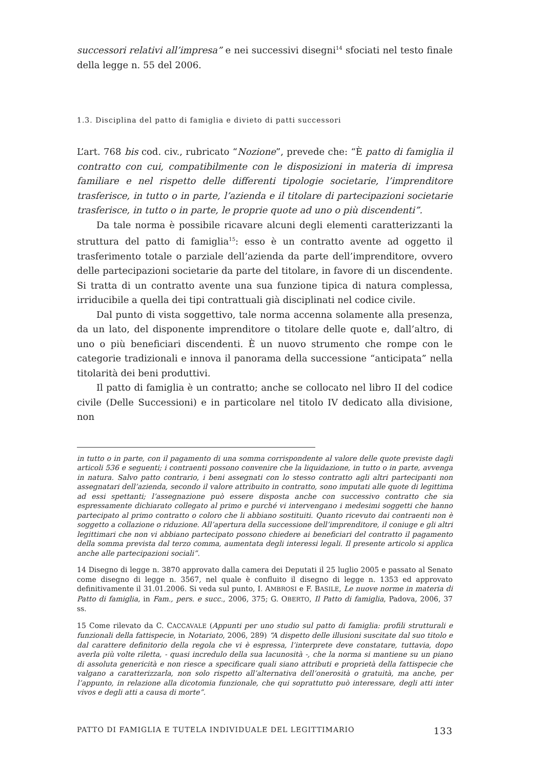successori relativi all’impresa” e nei successivi disegni<sup>14</sup> sfociati nel testo finale della legge n. 55 del 2006.
1.3. Disciplina del patto di famiglia e divieto di patti successori
L’art. 768 bis cod. civ., rubricato “Nozione”, prevede che: “È patto di famiglia il contratto con cui, compatibilmente con le disposizioni in materia di impresa familiare e nel rispetto delle differenti tipologie societarie, l’imprenditore trasferisce, in tutto o in parte, l’azienda e il titolare di partecipazioni societarie trasferisce, in tutto o in parte, le proprie quote ad uno o più discendenti”.
Da tale norma è possibile ricavare alcuni degli elementi caratterizzanti la struttura del patto di famiglia<sup>15</sup>: esso è un contratto avente ad oggetto il trasferimento totale o parziale dell’azienda da parte dell’imprenditore, ovvero delle partecipazioni societarie da parte del titolare, in favore di un discendente. Si tratta di un contratto avente una sua funzione tipica di natura complessa, irriducibile a quella dei tipi contrattuali già disciplinati nel codice civile.
Dal punto di vista soggettivo, tale norma accenna solamente alla presenza, da un lato, del disponente imprenditore o titolare delle quote e, dall’altro, di uno o più beneficiari discendenti. È un nuovo strumento che rompe con le categorie tradizionali e innova il panorama della successione “anticipata” nella titolarità dei beni produttivi.
Il patto di famiglia è un contratto; anche se collocato nel libro II del codice civile (Delle Successioni) e in particolare nel titolo IV dedicato alla divisione, non
in tutto o in parte, con il pagamento di una somma corrispondente al valore delle quote previste dagli articoli 536 e seguenti; i contraenti possono convenire che la liquidazione, in tutto o in parte, avvenga in natura. Salvo patto contrario, i beni assegnati con lo stesso contratto agli altri partecipanti non assegnatari dell’azienda, secondo il valore attribuito in contratto, sono imputati alle quote di legittima ad essi spettanti; l’assegnazione può essere disposta anche con successivo contratto che sia espressamente dichiarato collegato al primo e purché vi intervengano i medesimi soggetti che hanno partecipato al primo contratto o coloro che li abbiano sostituiti. Quanto ricevuto dai contraenti non è soggetto a collazione o riduzione. All’apertura della successione dell’imprenditore, il coniuge e gli altri legittimari che non vi abbiano partecipato possono chiedere ai beneficiari del contratto il pagamento della somma prevista dal terzo comma, aumentata degli interessi legali. Il presente articolo si applica anche alle partecipazioni sociali”.
14 Disegno di legge n. 3870 approvato dalla camera dei Deputati il 25 luglio 2005 e passato al Senato come disegno di legge n. 3567, nel quale è confluito il disegno di legge n. 1353 ed approvato definitivamente il 31.01.2006. Si veda sul punto, I. AMBROSI e F. BASILE, Le nuove norme in materia di Patto di famiglia, in Fam., pers. e succ., 2006, 375; G. OBERTO, Il Patto di famiglia, Padova, 2006, 37 ss.
15 Come rilevato da C. CACCAVALE (Appunti per uno studio sul patto di famiglia: profili strutturali e funzionali della fattispecie, in Notariato, 2006, 289) “A dispetto delle illusioni suscitate dal suo titolo e dal carattere definitorio della regola che vi è espressa, l’interprete deve constatare, tuttavia, dopo averla più volte riletta, - quasi incredulo della sua lacunosità -, che la norma si mantiene su un piano di assoluta genericità e non riesce a specificare quali siano attributi e proprietà della fattispecie che valgano a caratterizzarla, non solo rispetto all’alternativa dell’onerosità o gratuità, ma anche, per l’appunto, in relazione alla dicotomia funzionale, che qui soprattutto può interessare, degli atti inter vivos e degli atti a causa di morte”.
PATTO DI FAMIGLIA E TUTELA INDIVIDUALE DEL LEGITTIMARIO 133